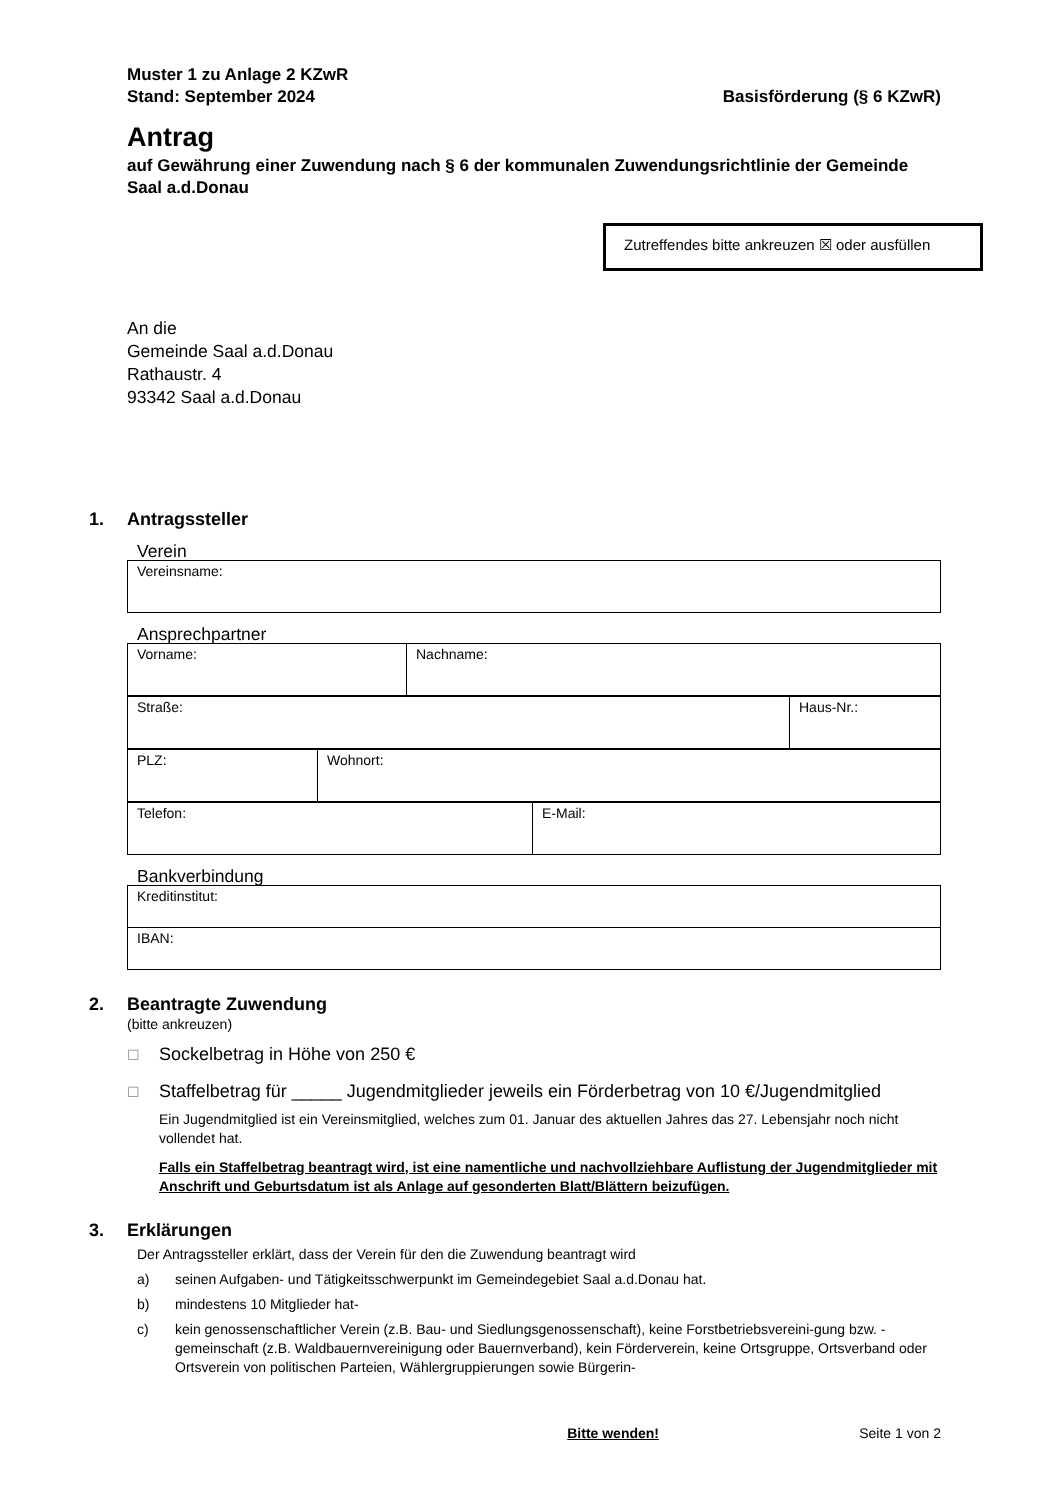Muster 1 zu Anlage 2 KZwR
Stand: September 2024
Basisförderung (§ 6 KZwR)
Antrag
auf Gewährung einer Zuwendung nach § 6 der kommunalen Zuwendungsrichtlinie der Gemeinde Saal a.d.Donau
Zutreffendes bitte ankreuzen ☒ oder ausfüllen
An die
Gemeinde Saal a.d.Donau
Rathaustr. 4
93342 Saal a.d.Donau
1. Antragssteller
Verein
| Vereinsname: |
Ansprechpartner
| Vorname: | Nachname: |
| Straße: | Haus-Nr.: |
| PLZ: | Wohnort: |
| Telefon: | E-Mail: |
Bankverbindung
| Kreditinstitut: |
| IBAN: |
2. Beantragte Zuwendung
(bitte ankreuzen)
☐ Sockelbetrag in Höhe von 250 €
☐ Staffelbetrag für _____ Jugendmitglieder jeweils ein Förderbetrag von 10 €/Jugendmitglied
Ein Jugendmitglied ist ein Vereinsmitglied, welches zum 01. Januar des aktuellen Jahres das 27. Lebensjahr noch nicht vollendet hat.
Falls ein Staffelbetrag beantragt wird, ist eine namentliche und nachvollziehbare Auflistung der Jugendmitglieder mit Anschrift und Geburtsdatum ist als Anlage auf gesonderten Blatt/Blättern beizufügen.
3. Erklärungen
Der Antragssteller erklärt, dass der Verein für den die Zuwendung beantragt wird
a) seinen Aufgaben- und Tätigkeitsschwerpunkt im Gemeindegebiet Saal a.d.Donau hat.
b) mindestens 10 Mitglieder hat-
c) kein genossenschaftlicher Verein (z.B. Bau- und Siedlungsgenossenschaft), keine Forstbetriebsvereini-gung bzw. -gemeinschaft (z.B. Waldbauernvereinigung oder Bauernverband), kein Förderverein, keine Ortsgruppe, Ortsverband oder Ortsverein von politischen Parteien, Wählergruppierungen sowie Bürgerin-
Bitte wenden! Seite 1 von 2